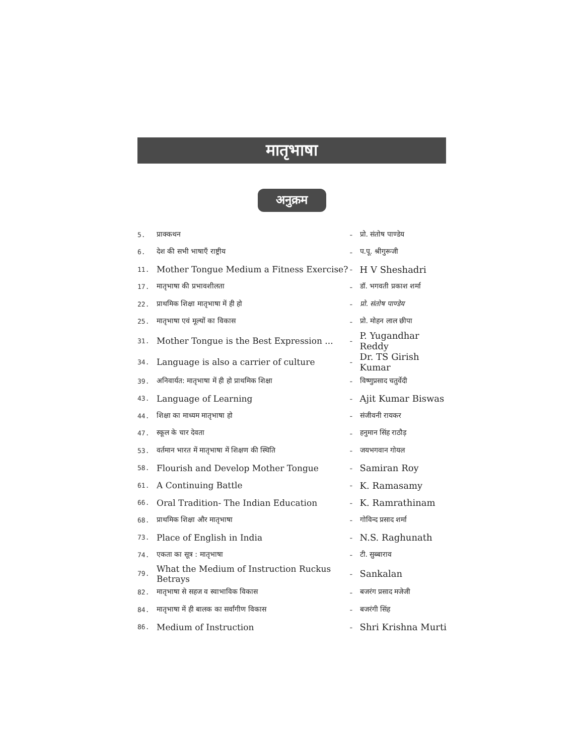मातृभाषा
अनुक्रम
| 5. | प्राक्कथन | - | प्रो. संतोष पाण्डेय |
| 6. | देश की सभी भाषाएँ राष्ट्रीय | - | प.पू. श्रीगुरूजी |
| 11. | Mother Tongue Medium a Fitness Exercise? | - | H V Sheshadri |
| 17. | मातृभाषा की प्रभावशीलता | - | डॉ. भगवती प्रकाश शर्मा |
| 22. | प्राथमिक शिक्षा मातृभाषा में ही हो | - | प्रो. संतोष पाण्डेय |
| 25. | मातृभाषा एवं मूल्यों का विकास | - | प्रो. मोहन लाल छीपा |
| 31. | Mother Tongue is the Best Expression ... | - | P. Yugandhar Reddy |
| 34. | Language is also a carrier of culture | - | Dr. TS Girish Kumar |
| 39. | अनिवार्यत: मातृभाषा में ही हो प्राथमिक शिक्षा | - | विष्णुप्रसाद चतुर्वेदी |
| 43. | Language of Learning | - | Ajit Kumar Biswas |
| 44. | शिक्षा का माध्यम मातृभाषा हो | - | संजीवनी रायकर |
| 47. | स्कूल के चार देवता | - | हनुमान सिंह राठौड़ |
| 53. | वर्तमान भारत में मातृभाषा में शिक्षण की स्थिति | - | जयभगवान गोयल |
| 58. | Flourish and Develop Mother Tongue | - | Samiran Roy |
| 61. | A Continuing Battle | - | K. Ramasamy |
| 66. | Oral Tradition- The Indian Education | - | K. Ramrathinam |
| 68. | प्राथमिक शिक्षा और मातृभाषा | - | गोविन्द प्रसाद शर्मा |
| 73. | Place of English in India | - | N.S. Raghunath |
| 74. | एकता का सूत्र : मातृभाषा | - | टी. सुब्बाराव |
| 79. | What the Medium of Instruction Ruckus Betrays | - | Sankalan |
| 82. | मातृभाषा से सहज व स्वाभाविक विकास | - | बजरंग प्रसाद मजेजी |
| 84. | मातृभाषा में ही बालक का सर्वांगीण विकास | - | बजरंगी सिंह |
| 86. | Medium of Instruction | - | Shri Krishna Murti |